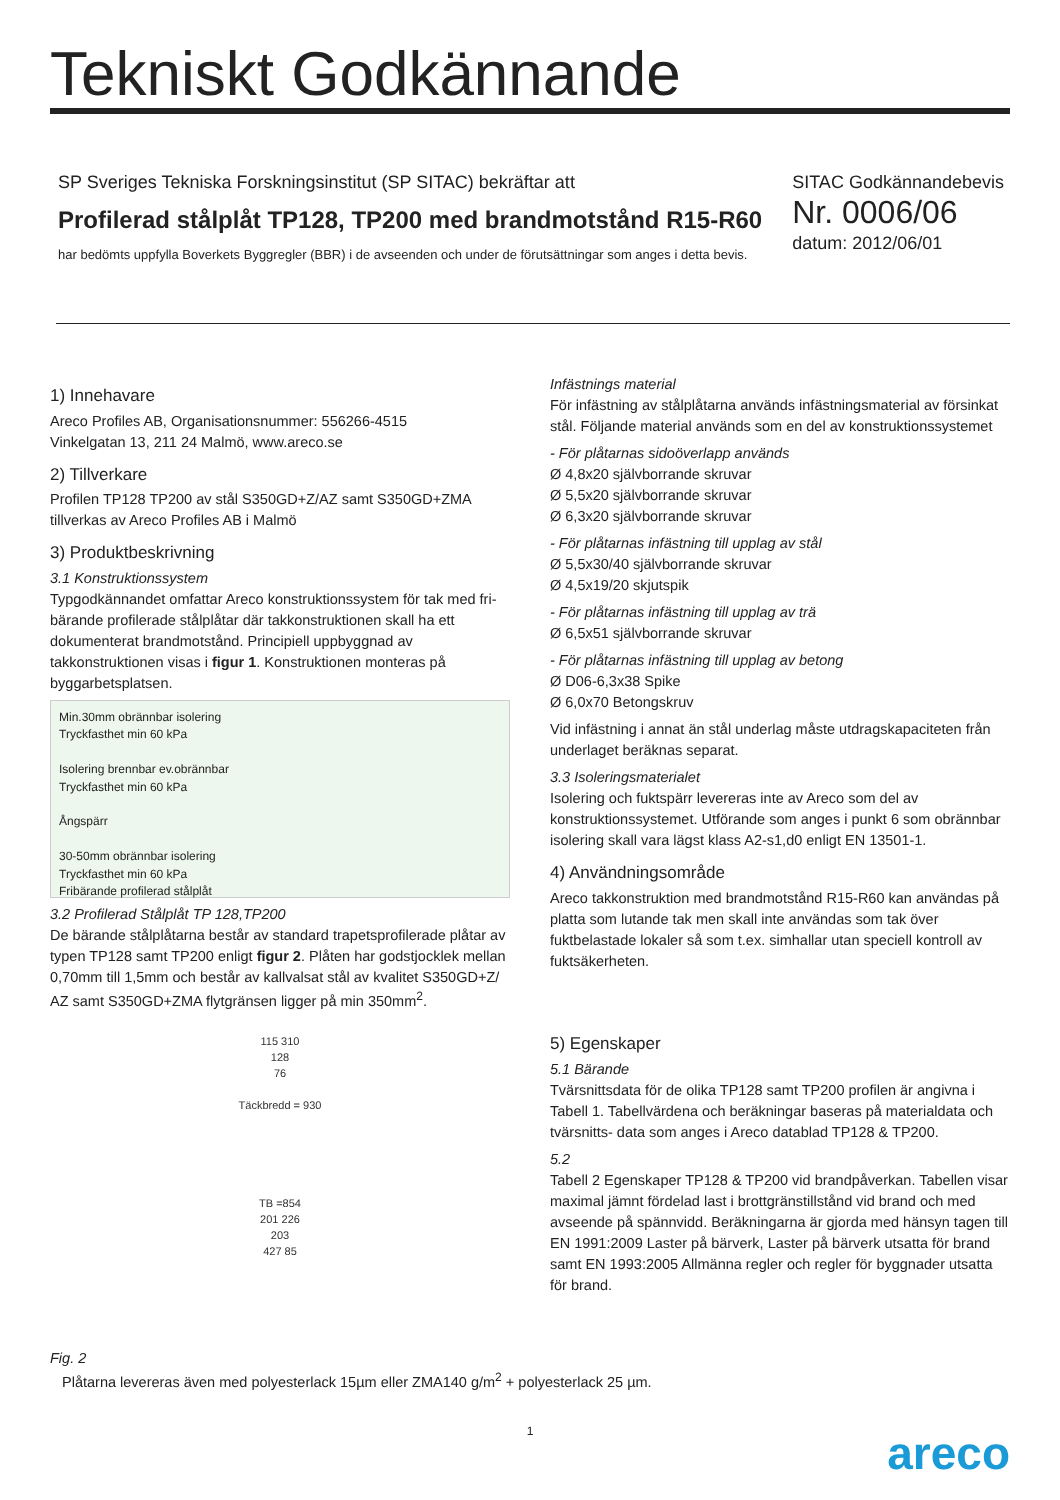Tekniskt Godkännande
SP Sveriges Tekniska Forskningsinstitut (SP SITAC) bekräftar att
Profilerad stålplåt TP128, TP200 med brandmotstånd R15-R60
har bedömts uppfylla Boverkets Byggregler (BBR) i de avseenden och under de förutsättningar som anges i detta bevis.
SITAC Godkännandebevis
Nr. 0006/06
datum: 2012/06/01
1) Innehavare
Areco Profiles AB, Organisationsnummer: 556266-4515
Vinkelgatan 13, 211 24 Malmö, www.areco.se
2) Tillverkare
Profilen TP128 TP200 av stål S350GD+Z/AZ samt S350GD+ZMA tillverkas av Areco Profiles AB i Malmö
3) Produktbeskrivning
3.1 Konstruktionssystem
Typgodkännandet omfattar Areco konstruktionssystem för tak med fri-bärande profilerade stålplåtar där takkonstruktionen skall ha ett dokumenterat brandmotstånd. Principiell uppbyggnad av takkonstruktionen visas i figur 1. Konstruktionen monteras på byggarbetsplatsen.
Min.30mm obrännbar isolering
Tryckfasthet min 60 kPa
Isolering brennbar ev.obrännbar
Tryckfasthet min 60 kPa
Ångspärr
30-50mm obrännbar isolering
Tryckfasthet min 60 kPa
Fribärande profilerad stålplåt
3.2 Profilerad Stålplåt TP 128,TP200
De bärande stålplåtarna består av standard trapetsprofilerade plåtar av typen TP128 samt TP200 enligt figur 2. Plåten har godstjocklek mellan 0,70mm till 1,5mm och består av kallvalsat stål av kvalitet S350GD+Z/ AZ samt S350GD+ZMA flytgränsen ligger på min 350mm<sup>2</sup>.
115 310
128
76
Täckbredd = 930
TB =854
201 226
203
427 85
Fig. 2
Infästnings material
För infästning av stålplåtarna används infästningsmaterial av försinkat stål. Följande material används som en del av konstruktionssystemet
- För plåtarnas sidoöverlapp används
Ø 4,8x20 självborrande skruvar
Ø 5,5x20 självborrande skruvar
Ø 6,3x20 självborrande skruvar
- För plåtarnas infästning till upplag av stål
Ø 5,5x30/40 självborrande skruvar
Ø 4,5x19/20 skjutspik
- För plåtarnas infästning till upplag av trä
Ø 6,5x51 självborrande skruvar
- För plåtarnas infästning till upplag av betong
Ø D06-6,3x38 Spike
Ø 6,0x70 Betongskruv
Vid infästning i annat än stål underlag måste utdragskapaciteten från underlaget beräknas separat.
3.3 Isoleringsmaterialet
Isolering och fuktspärr levereras inte av Areco som del av konstruktionssystemet. Utförande som anges i punkt 6 som obrännbar isolering skall vara lägst klass A2-s1,d0 enligt EN 13501-1.
4) Användningsområde
Areco takkonstruktion med brandmotstånd R15-R60 kan användas på platta som lutande tak men skall inte användas som tak över fuktbelastade lokaler så som t.ex. simhallar utan speciell kontroll av fuktsäkerheten.
5) Egenskaper
5.1 Bärande
Tvärsnittsdata för de olika TP128 samt TP200 profilen är angivna i Tabell 1. Tabellvärdena och beräkningar baseras på materialdata och tvärsnitts- data som anges i Areco datablad TP128 & TP200.
5.2
Tabell 2 Egenskaper TP128 & TP200 vid brandpåverkan. Tabellen visar maximal jämnt fördelad last i brottgränstillstånd vid brand och med avseende på spännvidd. Beräkningarna är gjorda med hänsyn tagen till EN 1991:2009 Laster på bärverk, Laster på bärverk utsatta för brand samt EN 1993:2005 Allmänna regler och regler för byggnader utsatta för brand.
Plåtarna levereras även med polyesterlack 15µm eller ZMA140 g/m<sup>2</sup> + polyesterlack 25 µm.
1
areco